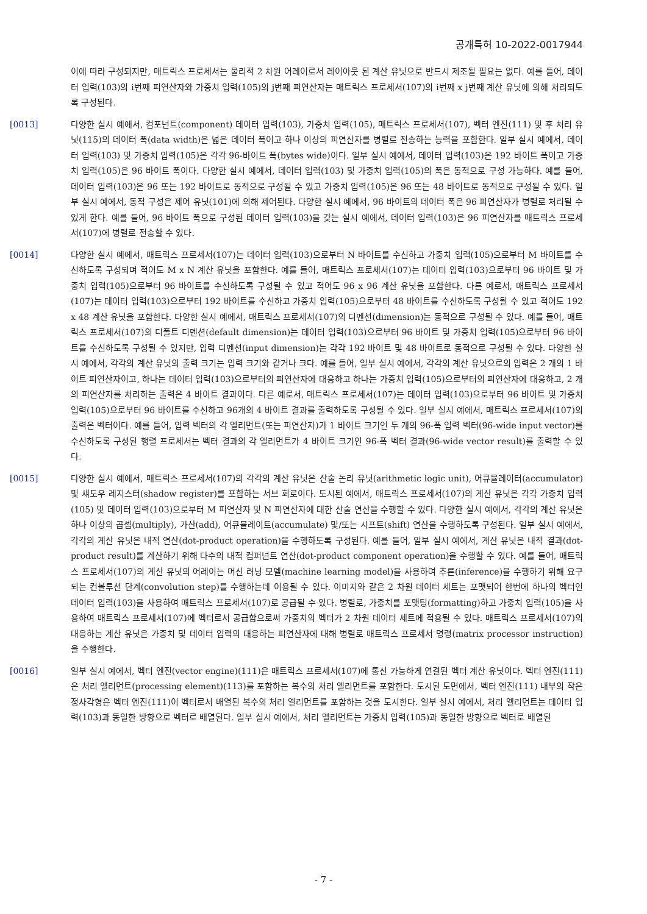공개특허 10-2022-0017944
이에 따라 구성되지만, 매트릭스 프로세서는 물리적 2 차원 어레이로서 레이아웃 된 계산 유닛으로 반드시 제조될 필요는 없다. 예를 들어, 데이터 입력(103)의 i번째 피연산자와 가중치 입력(105)의 j번째 피연산자는 매트릭스 프로세서(107)의 i번째 x j번째 계산 유닛에 의해 처리되도록 구성된다.
[0013] 다양한 실시 예에서, 컴포넌트(component) 데이터 입력(103), 가중치 입력(105), 매트릭스 프로세서(107), 벡터 엔진(111) 및 후 처리 유닛(115)의 데이터 폭(data width)은 넓은 데이터 폭이고 하나 이상의 피연산자를 병렬로 전송하는 능력을 포함한다. 일부 실시 예에서, 데이터 입력(103) 및 가중치 입력(105)은 각각 96-바이트 폭(bytes wide)이다. 일부 실시 예에서, 데이터 입력(103)은 192 바이트 폭이고 가중치 입력(105)은 96 바이트 폭이다. 다양한 실시 예에서, 데이터 입력(103) 및 가중치 입력(105)의 폭은 동적으로 구성 가능하다. 예를 들어, 데이터 입력(103)은 96 또는 192 바이트로 동적으로 구성될 수 있고 가중치 입력(105)은 96 또는 48 바이트로 동적으로 구성될 수 있다. 일부 실시 예에서, 동적 구성은 제어 유닛(101)에 의해 제어된다. 다양한 실시 예에서, 96 바이트의 데이터 폭은 96 피연산자가 병렬로 처리될 수 있게 한다. 예를 들어, 96 바이트 폭으로 구성된 데이터 입력(103)을 갖는 실시 예에서, 데이터 입력(103)은 96 피연산자를 매트릭스 프로세서(107)에 병렬로 전송할 수 있다.
[0014] 다양한 실시 예에서, 매트릭스 프로세서(107)는 데이터 입력(103)으로부터 N 바이트를 수신하고 가중치 입력(105)으로부터 M 바이트를 수신하도록 구성되며 적어도 M x N 계산 유닛을 포함한다. 예를 들어, 매트릭스 프로세서(107)는 데이터 입력(103)으로부터 96 바이트 및 가중치 입력(105)으로부터 96 바이트를 수신하도록 구성될 수 있고 적어도 96 x 96 계산 유닛을 포함한다. 다른 예로서, 매트릭스 프로세서(107)는 데이터 입력(103)으로부터 192 바이트를 수신하고 가중치 입력(105)으로부터 48 바이트를 수신하도록 구성될 수 있고 적어도 192 x 48 계산 유닛을 포함한다. 다양한 실시 예에서, 매트릭스 프로세서(107)의 디멘션(dimension)는 동적으로 구성될 수 있다. 예를 들어, 매트릭스 프로세서(107)의 디폴트 디멘션(default dimension)는 데이터 입력(103)으로부터 96 바이트 및 가중치 입력(105)으로부터 96 바이트를 수신하도록 구성될 수 있지만, 입력 디멘션(input dimension)는 각각 192 바이트 및 48 바이트로 동적으로 구성될 수 있다. 다양한 실시 예에서, 각각의 계산 유닛의 출력 크기는 입력 크기와 같거나 크다. 예를 들어, 일부 실시 예에서, 각각의 계산 유닛으로의 입력은 2 개의 1 바이트 피연산자이고, 하나는 데이터 입력(103)으로부터의 피연산자에 대응하고 하나는 가중치 입력(105)으로부터의 피연산자에 대응하고, 2 개의 피연산자를 처리하는 출력은 4 바이트 결과이다. 다른 예로서, 매트릭스 프로세서(107)는 데이터 입력(103)으로부터 96 바이트 및 가중치 입력(105)으로부터 96 바이트를 수신하고 96개의 4 바이트 결과를 출력하도록 구성될 수 있다. 일부 실시 예에서, 매트릭스 프로세서(107)의 출력은 벡터이다. 예를 들어, 입력 벡터의 각 엘리먼트(또는 피연산자)가 1 바이트 크기인 두 개의 96-폭 입력 벡터(96-wide input vector)를 수신하도록 구성된 행렬 프로세서는 벡터 결과의 각 엘리먼트가 4 바이트 크기인 96-폭 벡터 결과(96-wide vector result)를 출력할 수 있다.
[0015] 다양한 실시 예에서, 매트릭스 프로세서(107)의 각각의 계산 유닛은 산술 논리 유닛(arithmetic logic unit), 어큐뮬레이터(accumulator) 및 섀도우 레지스터(shadow register)를 포함하는 서브 회로이다. 도시된 예에서, 매트릭스 프로세서(107)의 계산 유닛은 각각 가중치 입력(105) 및 데이터 입력(103)으로부터 M 피연산자 및 N 피연산자에 대한 산술 연산을 수행할 수 있다. 다양한 실시 예에서, 각각의 계산 유닛은 하나 이상의 곱셈(multiply), 가산(add), 어큐뮬레이트(accumulate) 및/또는 시프트(shift) 연산을 수행하도록 구성된다. 일부 실시 예에서, 각각의 계산 유닛은 내적 연산(dot-product operation)을 수행하도록 구성된다. 예를 들어, 일부 실시 예에서, 계산 유닛은 내적 결과(dot-product result)를 계산하기 위해 다수의 내적 컴퍼넌트 연산(dot-product component operation)을 수행할 수 있다. 예를 들어, 매트릭스 프로세서(107)의 계산 유닛의 어레이는 머신 러닝 모델(machine learning model)을 사용하여 추론(inference)을 수행하기 위해 요구되는 컨볼루션 단계(convolution step)를 수행하는데 이용될 수 있다. 이미지와 같은 2 차원 데이터 세트는 포맷되어 한번에 하나의 벡터인 데이터 입력(103)을 사용하여 매트릭스 프로세서(107)로 공급될 수 있다. 병렬로, 가중치를 포맷팅(formatting)하고 가중치 입력(105)을 사용하여 매트릭스 프로세서(107)에 벡터로서 공급함으로써 가중치의 벡터가 2 차원 데이터 세트에 적용될 수 있다. 매트릭스 프로세서(107)의 대응하는 계산 유닛은 가중치 및 데이터 입력의 대응하는 피연산자에 대해 병렬로 매트릭스 프로세서 명령(matrix processor instruction)을 수행한다.
[0016] 일부 실시 예에서, 벡터 엔진(vector engine)(111)은 매트릭스 프로세서(107)에 통신 가능하게 연결된 벡터 계산 유닛이다. 벡터 엔진(111)은 처리 엘리먼트(processing element)(113)를 포함하는 복수의 처리 엘리먼트를 포함한다. 도시된 도면에서, 벡터 엔진(111) 내부의 작은 정사각형은 벡터 엔진(111)이 벡터로서 배열된 복수의 처리 엘리먼트를 포함하는 것을 도시한다. 일부 실시 예에서, 처리 엘리먼트는 데이터 입력(103)과 동일한 방향으로 벡터로 배열된다. 일부 실시 예에서, 처리 엘리먼트는 가중치 입력(105)과 동일한 방향으로 벡터로 배열된
- 7 -